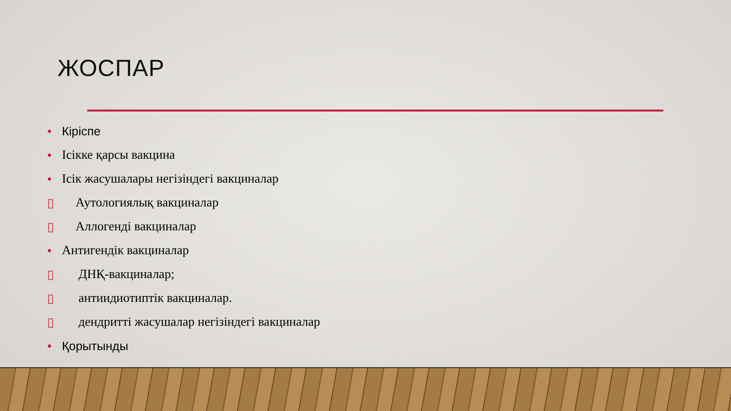ЖОСПАР
• Кіріспе
• Ісікке қарсы вакцина
• Ісік жасушалары негізіндегі вакциналар
▯ Аутологиялық вакциналар
▯ Аллогенді вакциналар
• Антигендік вакциналар
▯ ДНҚ-вакциналар;
▯ антиидиотиптік вакциналар.
▯ дендритті жасушалар негізіндегі вакциналар
• Қорытынды